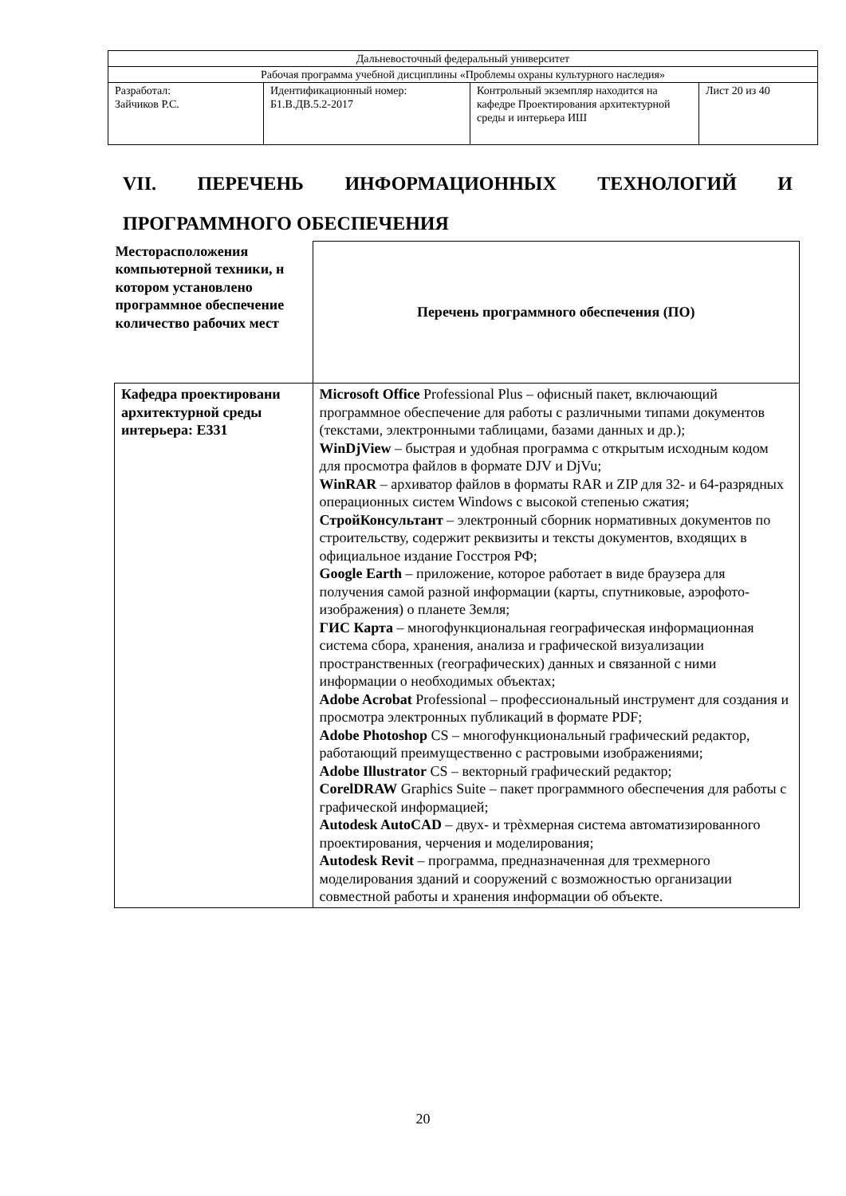| Дальневосточный федеральный университет | | | |
| Рабочая программа учебной дисциплины «Проблемы охраны культурного наследия» | | | |
| Разработал: Зайчиков Р.С. | Идентификационный номер: Б1.В.ДВ.5.2-2017 | Контрольный экземпляр находится на кафедре Проектирования архитектурной среды и интерьера ИШ | Лист 20 из 40 |
VII. ПЕРЕЧЕНЬ ИНФОРМАЦИОННЫХ ТЕХНОЛОГИЙ И ПРОГРАММНОГО ОБЕСПЕЧЕНИЯ
| Месторасположения компьютерной техники, н котором установлено программное обеспечение количество рабочих мест | Перечень программного обеспечения (ПО) |
| --- | --- |
| Кафедра проектировани архитектурной среды интерьера: Е331 | Microsoft Office Professional Plus – офисный пакет, включающий программное обеспечение для работы с различными типами документов (текстами, электронными таблицами, базами данных и др.); WinDjView – быстрая и удобная программа с открытым исходным кодом для просмотра файлов в формате DJV и DjVu; WinRAR – архиватор файлов в форматы RAR и ZIP для 32- и 64-разрядных операционных систем Windows с высокой степенью сжатия; СтройКонсультант – электронный сборник нормативных документов по строительству, содержит реквизиты и тексты документов, входящих в официальное издание Госстроя РФ; Google Earth – приложение, которое работает в виде браузера для получения самой разной информации (карты, спутниковые, аэрофото-изображения) о планете Земля; ГИС Карта – многофункциональная географическая информационная система сбора, хранения, анализа и графической визуализации пространственных (географических) данных и связанной с ними информации о необходимых объектах; Adobe Acrobat Professional – профессиональный инструмент для создания и просмотра электронных публикаций в формате PDF; Adobe Photoshop CS – многофункциональный графический редактор, работающий преимущественно с растровыми изображениями; Adobe Illustrator CS – векторный графический редактор; CorelDRAW Graphics Suite – пакет программного обеспечения для работы с графической информацией; Autodesk AutoCAD – двух- и трѐхмерная система автоматизированного проектирования, черчения и моделирования; Autodesk Revit – программа, предназначенная для трехмерного моделирования зданий и сооружений с возможностью организации совместной работы и хранения информации об объекте. |
20